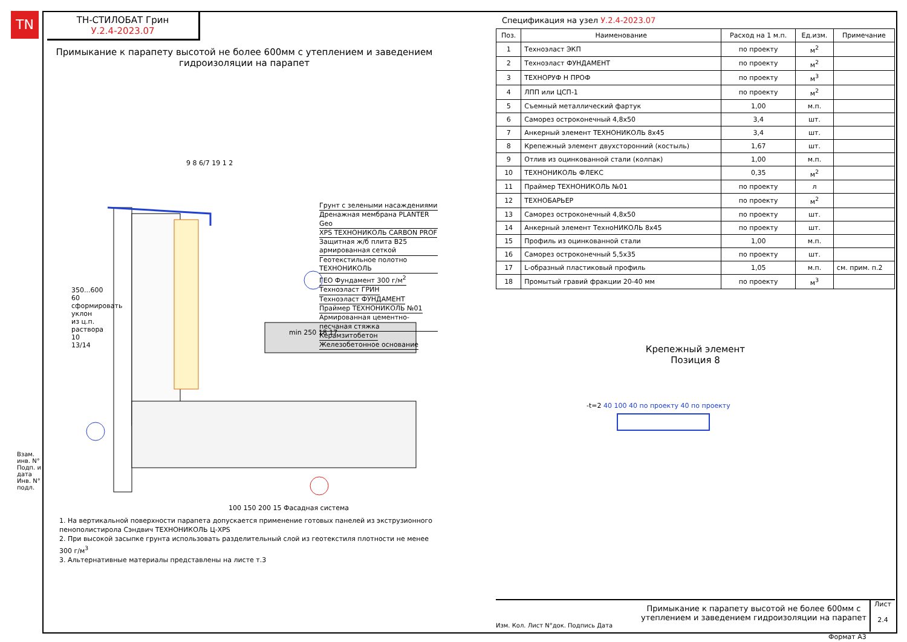TN
ТН-СТИЛОБАТ Грин
У.2.4-2023.07
Примыкание к парапету высотой не более 600мм с утеплением и заведением гидроизоляции на парапет
Грунт с зелеными насаждениями
Дренажная мембрана PLANTER Geo
XPS ТЕХНОНИКОЛЬ CARBON PROF
Защитная ж/б плита B25 армированная сеткой
Геотекстильное полотно ТЕХНОНИКОЛЬ
ГЕО Фундамент 300 г/м<sup>2</sup>
Техноэласт ГРИН
Техноэласт ФУНДАМЕНТ
Праймер ТЕХНОНИКОЛЬ №01
Армированная цементно-песчаная стяжка
Керамзитобетон
Железобетонное основание
9 8 6/7 19 1 2
min 250 18 17
350...600 60 сформировать уклон из ц.п. раствора 10 13/14
100 150 200 15 Фасадная система
1. На вертикальной поверхности парапета допускается применение готовых панелей из экструзионного пенополистирола Сэндвич ТЕХНОНИКОЛЬ Ц-XPS
2. При высокой засыпке грунта использовать разделительный слой из геотекстиля плотности не менее 300 г/м<sup>3</sup>
3. Альтернативные материалы представлены на листе т.3
Спецификация на узел У.2.4-2023.07
| Поз. | Наименование | Расход на 1 м.п. | Ед.изм. | Примечание |
| --- | --- | --- | --- | --- |
| 1 | Техноэласт ЭКП | по проекту | м<sup>2</sup> | |
| 2 | Техноэласт ФУНДАМЕНТ | по проекту | м<sup>2</sup> | |
| 3 | ТЕХНОРУФ Н ПРОФ | по проекту | м<sup>3</sup> | |
| 4 | ЛПП или ЦСП-1 | по проекту | м<sup>2</sup> | |
| 5 | Съемный металлический фартук | 1,00 | м.п. | |
| 6 | Саморез остроконечный 4,8x50 | 3,4 | шт. | |
| 7 | Анкерный элемент ТЕХНОНИКОЛЬ 8x45 | 3,4 | шт. | |
| 8 | Крепежный элемент двухсторонний (костыль) | 1,67 | шт. | |
| 9 | Отлив из оцинкованной стали (колпак) | 1,00 | м.п. | |
| 10 | ТЕХНОНИКОЛЬ ФЛЕКС | 0,35 | м<sup>2</sup> | |
| 11 | Праймер ТЕХНОНИКОЛЬ №01 | по проекту | л | |
| 12 | ТЕХНОБАРЬЕР | по проекту | м<sup>2</sup> | |
| 13 | Саморез остроконечный 4,8x50 | по проекту | шт. | |
| 14 | Анкерный элемент ТехноНИКОЛЬ 8x45 | по проекту | шт. | |
| 15 | Профиль из оцинкованной стали | 1,00 | м.п. | |
| 16 | Саморез остроконечный 5,5x35 | по проекту | шт. | |
| 17 | L-образный пластиковый профиль | 1,05 | м.п. | см. прим. п.2 |
| 18 | Промытый гравий фракции 20-40 мм | по проекту | м<sup>3</sup> | |
Крепежный элемент
Позиция 8
-t=2 40 100 40 по проекту 40 по проекту
Изм. Кол. Лист N°док. Подпись Дата
Примыкание к парапету высотой не более 600мм с утеплением и заведением гидроизоляции на парапет
Лист
2.4
Формат А3
Взам. инв. N° Подп. и дата Инв. N° подл.